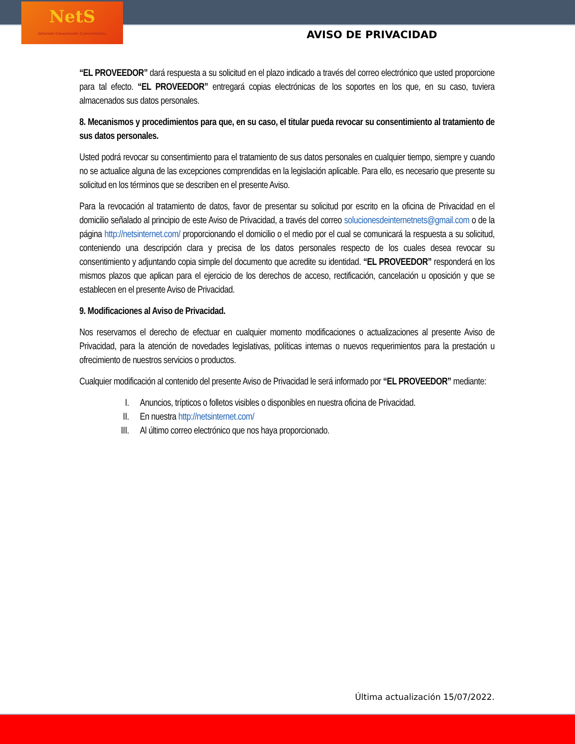NetS
Internet Conectando Comunidades
AVISO DE PRIVACIDAD
“EL PROVEEDOR” dará respuesta a su solicitud en el plazo indicado a través del correo electrónico que usted proporcione para tal efecto. “EL PROVEEDOR” entregará copias electrónicas de los soportes en los que, en su caso, tuviera almacenados sus datos personales.
8. Mecanismos y procedimientos para que, en su caso, el titular pueda revocar su consentimiento al tratamiento de sus datos personales.
Usted podrá revocar su consentimiento para el tratamiento de sus datos personales en cualquier tiempo, siempre y cuando no se actualice alguna de las excepciones comprendidas en la legislación aplicable. Para ello, es necesario que presente su solicitud en los términos que se describen en el presente Aviso.
Para la revocación al tratamiento de datos, favor de presentar su solicitud por escrito en la oficina de Privacidad en el domicilio señalado al principio de este Aviso de Privacidad, a través del correo solucionesdeinternetnets@gmail.com o de la página http://netsinternet.com/ proporcionando el domicilio o el medio por el cual se comunicará la respuesta a su solicitud, conteniendo una descripción clara y precisa de los datos personales respecto de los cuales desea revocar su consentimiento y adjuntando copia simple del documento que acredite su identidad. “EL PROVEEDOR” responderá en los mismos plazos que aplican para el ejercicio de los derechos de acceso, rectificación, cancelación u oposición y que se establecen en el presente Aviso de Privacidad.
9. Modificaciones al Aviso de Privacidad.
Nos reservamos el derecho de efectuar en cualquier momento modificaciones o actualizaciones al presente Aviso de Privacidad, para la atención de novedades legislativas, políticas internas o nuevos requerimientos para la prestación u ofrecimiento de nuestros servicios o productos.
Cualquier modificación al contenido del presente Aviso de Privacidad le será informado por “EL PROVEEDOR” mediante:
I. Anuncios, trípticos o folletos visibles o disponibles en nuestra oficina de Privacidad.
II. En nuestra http://netsinternet.com/
III. Al último correo electrónico que nos haya proporcionado.
Última actualización 15/07/2022.